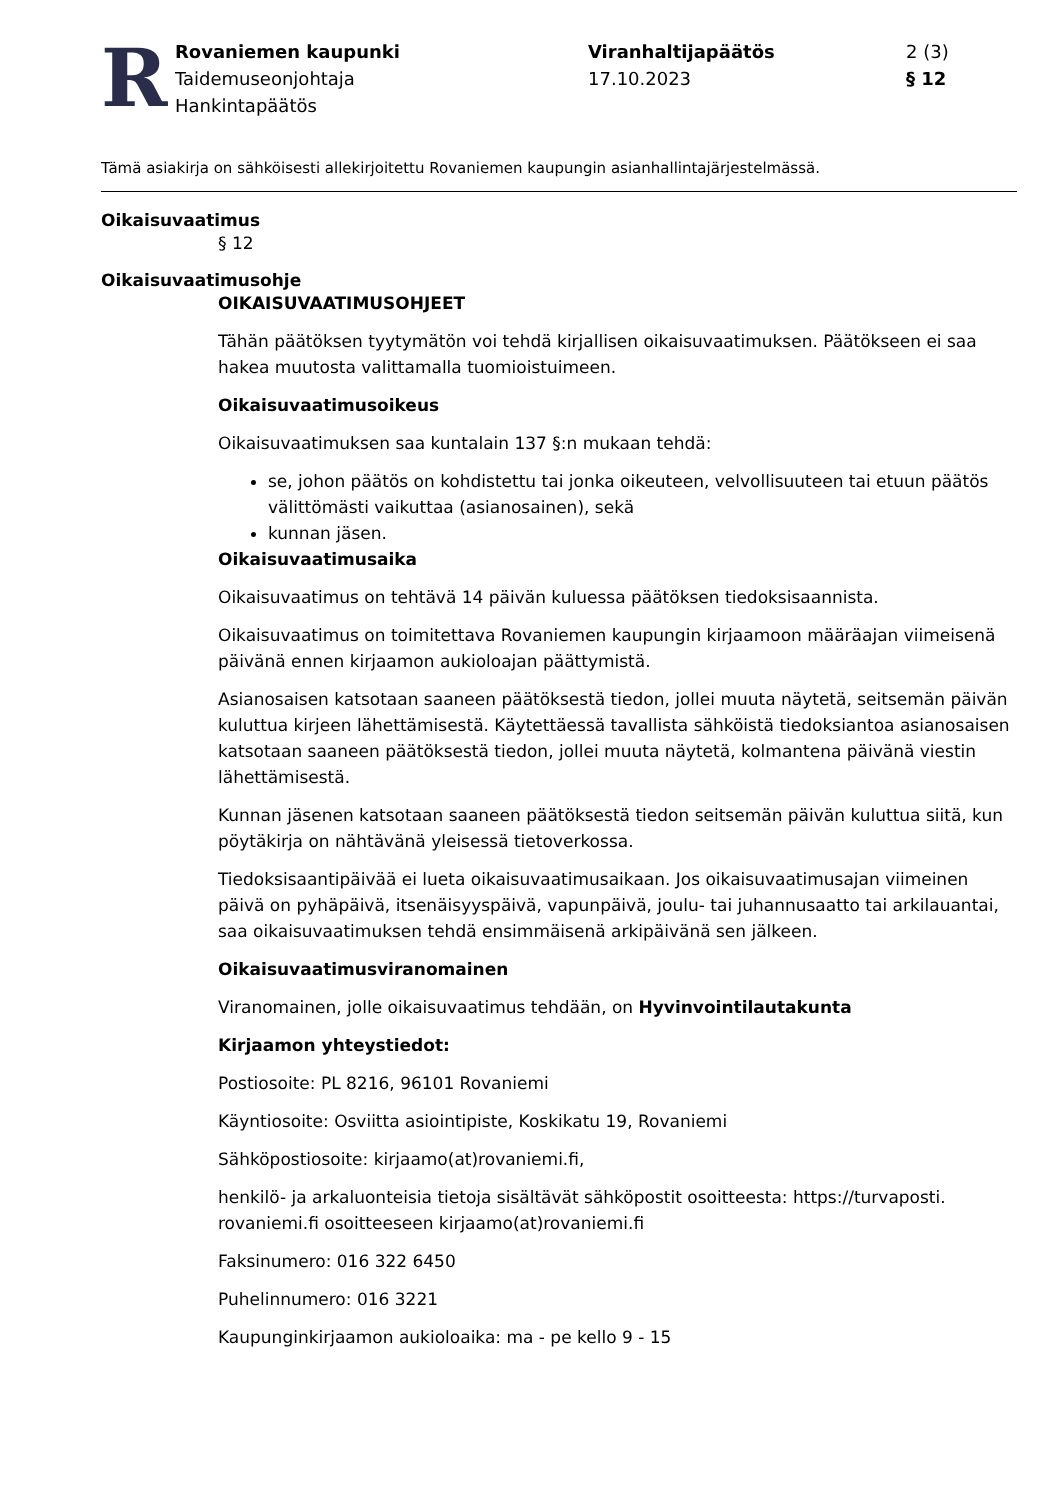R
Rovaniemen kaupunki
Taidemuseonjohtaja
Hankintapäätös
Viranhaltijapäätös
17.10.2023
2 (3)
§ 12
Tämä asiakirja on sähköisesti allekirjoitettu Rovaniemen kaupungin asianhallintajärjestelmässä.
Oikaisuvaatimus
§ 12
Oikaisuvaatimusohje
OIKAISUVAATIMUSOHJEET
Tähän päätöksen tyytymätön voi tehdä kirjallisen oikaisuvaatimuksen. Päätökseen ei saa hakea muutosta valittamalla tuomioistuimeen.
Oikaisuvaatimusoikeus
Oikaisuvaatimuksen saa kuntalain 137 §:n mukaan tehdä:
se, johon päätös on kohdistettu tai jonka oikeuteen, velvollisuuteen tai etuun päätös välittömästi vaikuttaa (asianosainen), sekä
kunnan jäsen.
Oikaisuvaatimusaika
Oikaisuvaatimus on tehtävä 14 päivän kuluessa päätöksen tiedoksisaannista.
Oikaisuvaatimus on toimitettava Rovaniemen kaupungin kirjaamoon määräajan viimeisenä päivänä ennen kirjaamon aukioloajan päättymistä.
Asianosaisen katsotaan saaneen päätöksestä tiedon, jollei muuta näytetä, seitsemän päivän kuluttua kirjeen lähettämisestä. Käytettäessä tavallista sähköistä tiedoksiantoa asianosaisen katsotaan saaneen päätöksestä tiedon, jollei muuta näytetä, kolmantena päivänä viestin lähettämisestä.
Kunnan jäsenen katsotaan saaneen päätöksestä tiedon seitsemän päivän kuluttua siitä, kun pöytäkirja on nähtävänä yleisessä tietoverkossa.
Tiedoksisaantipäivää ei lueta oikaisuvaatimusaikaan. Jos oikaisuvaatimusajan viimeinen päivä on pyhäpäivä, itsenäisyyspäivä, vapunpäivä, joulu- tai juhannusaatto tai arkilauantai, saa oikaisuvaatimuksen tehdä ensimmäisenä arkipäivänä sen jälkeen.
Oikaisuvaatimusviranomainen
Viranomainen, jolle oikaisuvaatimus tehdään, on Hyvinvointilautakunta
Kirjaamon yhteystiedot:
Postiosoite: PL 8216, 96101 Rovaniemi
Käyntiosoite: Osviitta asiointipiste, Koskikatu 19, Rovaniemi
Sähköpostiosoite: kirjaamo(at)rovaniemi.fi,
henkilö- ja arkaluonteisia tietoja sisältävät sähköpostit osoitteesta: https://turvaposti. rovaniemi.fi osoitteeseen kirjaamo(at)rovaniemi.fi
Faksinumero: 016 322 6450
Puhelinnumero: 016 3221
Kaupunginkirjaamon aukioloaika: ma - pe kello 9 - 15